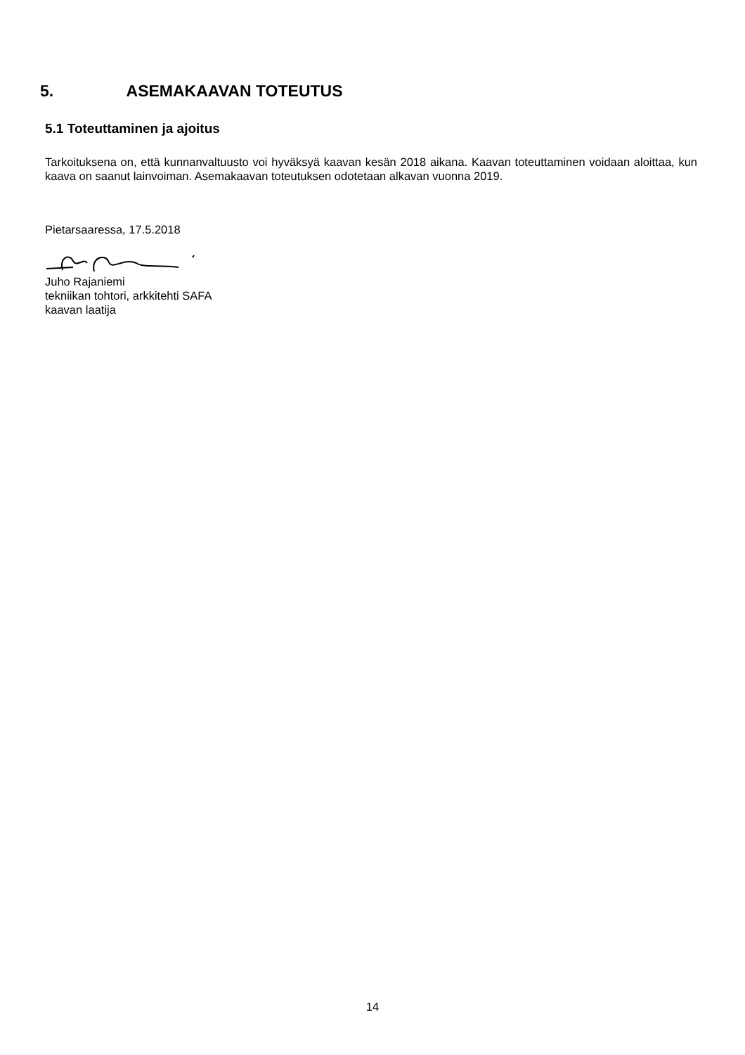5. ASEMAKAAVAN TOTEUTUS
5.1 Toteuttaminen ja ajoitus
Tarkoituksena on, että kunnanvaltuusto voi hyväksyä kaavan kesän 2018 aikana. Kaavan toteuttaminen voidaan aloittaa, kun kaava on saanut lainvoiman. Asemakaavan toteutuksen odotetaan alkavan vuonna 2019.
Pietarsaaressa, 17.5.2018
Juho Rajaniemi
tekniikan tohtori, arkkitehti SAFA
kaavan laatija
14